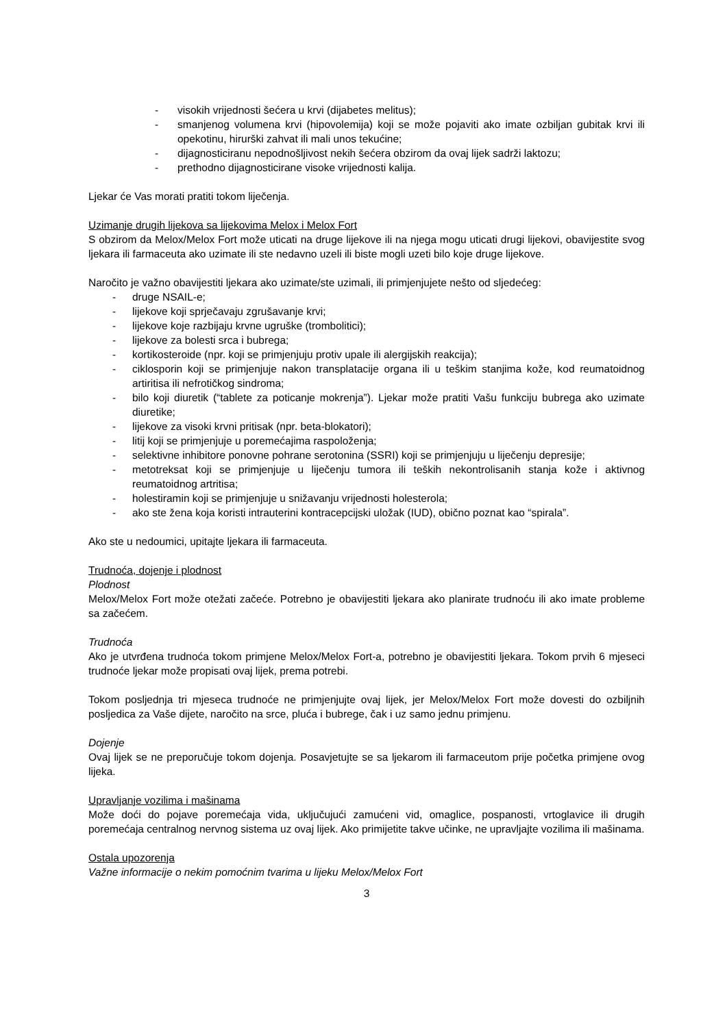- visokih vrijednosti šećera u krvi (dijabetes melitus);
- smanjenog volumena krvi (hipovolemija) koji se može pojaviti ako imate ozbiljan gubitak krvi ili opekotinu, hirurški zahvat ili mali unos tekućine;
- dijagnosticiranu nepodnošljivost nekih šećera obzirom da ovaj lijek sadrži laktozu;
- prethodno dijagnosticirane visoke vrijednosti kalija.
Ljekar će Vas morati pratiti tokom liječenja.
Uzimanje drugih lijekova sa lijekovima Melox i Melox Fort
S obzirom da Melox/Melox Fort može uticati na druge lijekove ili na njega mogu uticati drugi lijekovi, obavijestite svog ljekara ili farmaceuta ako uzimate ili ste nedavno uzeli ili biste mogli uzeti bilo koje druge lijekove.
Naročito je važno obavijestiti ljekara ako uzimate/ste uzimali, ili primjenjujete nešto od sljedećeg:
- druge NSAIL-e;
- lijekove koji sprječavaju zgrušavanje krvi;
- lijekove koje razbijaju krvne ugruške (trombolitici);
- lijekove za bolesti srca i bubrega;
- kortikosteroide (npr. koji se primjenjuju protiv upale ili alergijskih reakcija);
- ciklosporin koji se primjenjuje nakon transplatacije organa ili u teškim stanjima kože, kod reumatoidnog artiritisa ili nefrotičkog sindroma;
- bilo koji diuretik (“tablete za poticanje mokrenja”). Ljekar može pratiti Vašu funkciju bubrega ako uzimate diuretike;
- lijekove za visoki krvni pritisak (npr. beta-blokatori);
- litij koji se primjenjuje u poremećajima raspoloženja;
- selektivne inhibitore ponovne pohrane serotonina (SSRI) koji se primjenjuju u liječenju depresije;
- metotreksat koji se primjenjuje u liječenju tumora ili teških nekontrolisanih stanja kože i aktivnog reumatoidnog artritisa;
- holestiramin koji se primjenjuje u snižavanju vrijednosti holesterola;
- ako ste žena koja koristi intrauterini kontracepcijski uložak (IUD), obično poznat kao “spirala”.
Ako ste u nedoumici, upitajte ljekara ili farmaceuta.
Trudnoća, dojenje i plodnost
Plodnost
Melox/Melox Fort može otežati začeće. Potrebno je obavijestiti ljekara ako planirate trudnoću ili ako imate probleme sa začećem.
Trudnoća
Ako je utvrđena trudnoća tokom primjene Melox/Melox Fort-a, potrebno je obavijestiti ljekara. Tokom prvih 6 mjeseci trudnoće ljekar može propisati ovaj lijek, prema potrebi.
Tokom posljednja tri mjeseca trudnoće ne primjenjujte ovaj lijek, jer Melox/Melox Fort može dovesti do ozbiljnih posljedica za Vaše dijete, naročito na srce, pluća i bubrege, čak i uz samo jednu primjenu.
Dojenje
Ovaj lijek se ne preporučuje tokom dojenja. Posavjetujte se sa ljekarom ili farmaceutom prije početka primjene ovog lijeka.
Upravljanje vozilima i mašinama
Može doći do pojave poremećaja vida, uključujući zamućeni vid, omaglice, pospanosti, vrtoglavice ili drugih poremećaja centralnog nervnog sistema uz ovaj lijek. Ako primijetite takve učinke, ne upravljajte vozilima ili mašinama.
Ostala upozorenja
Važne informacije o nekim pomoćnim tvarima u lijeku Melox/Melox Fort
3